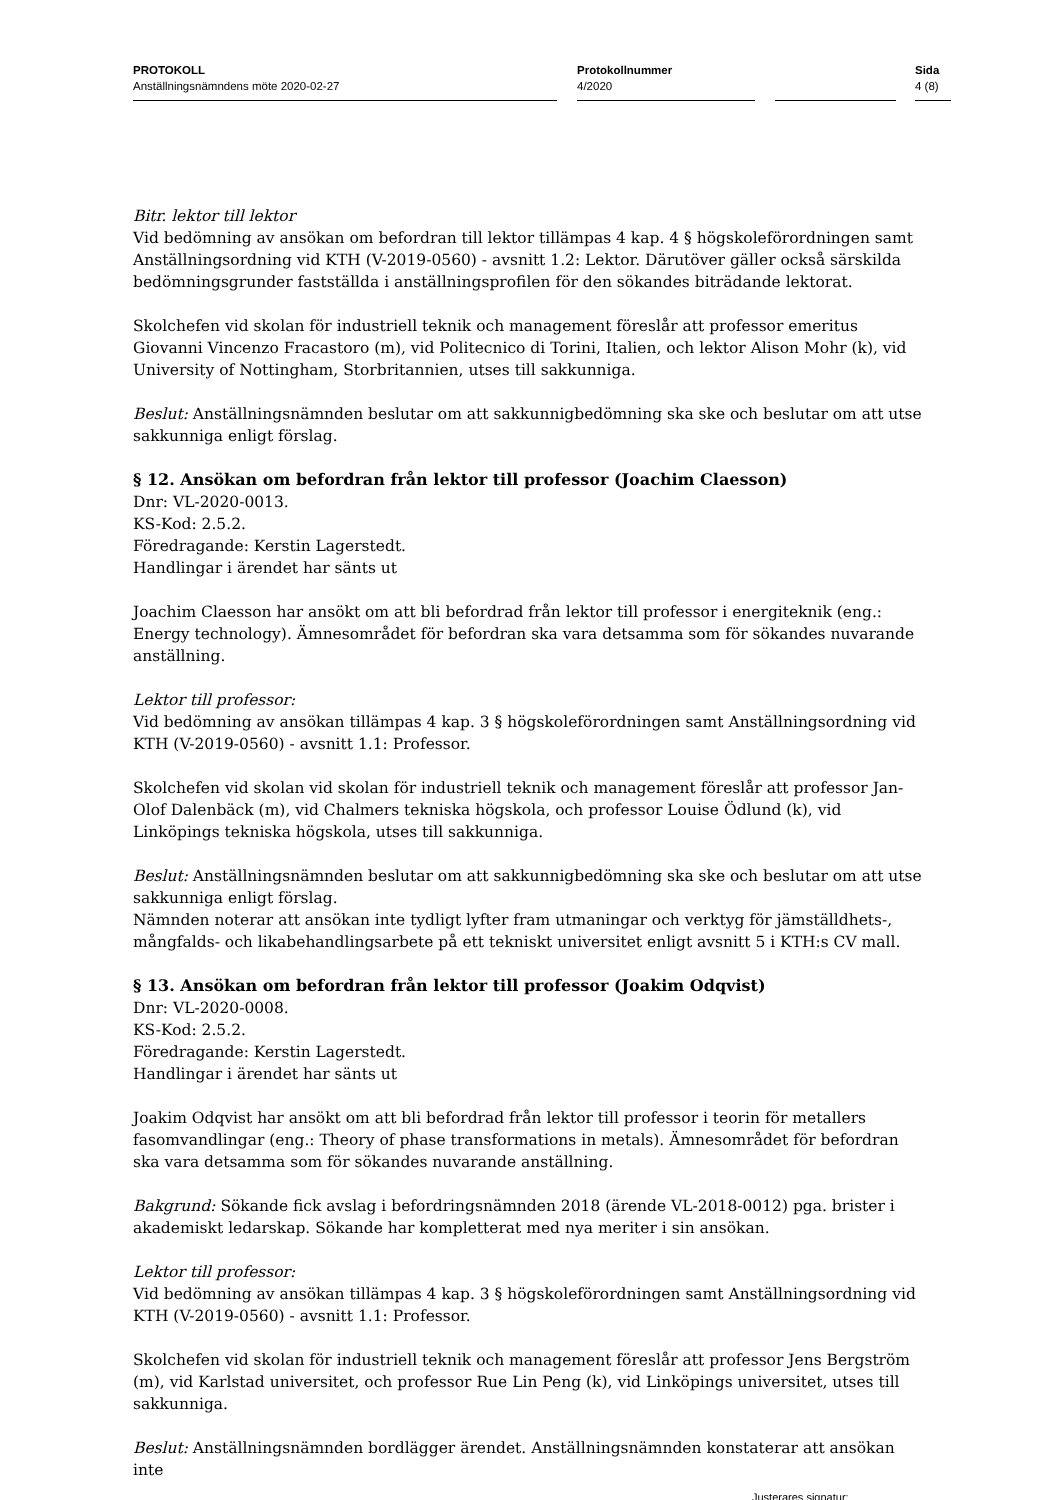PROTOKOLL
Anställningsnämndens möte 2020-02-27
Protokollnummer
4/2020
Sida
4 (8)
Bitr. lektor till lektor
Vid bedömning av ansökan om befordran till lektor tillämpas 4 kap. 4 § högskoleförordningen samt Anställningsordning vid KTH (V-2019-0560) - avsnitt 1.2: Lektor. Därutöver gäller också särskilda bedömningsgrunder fastställda i anställningsprofilen för den sökandes biträdande lektorat.
Skolchefen vid skolan för industriell teknik och management föreslår att professor emeritus Giovanni Vincenzo Fracastoro (m), vid Politecnico di Torini, Italien, och lektor Alison Mohr (k), vid University of Nottingham, Storbritannien, utses till sakkunniga.
Beslut: Anställningsnämnden beslutar om att sakkunnigbedömning ska ske och beslutar om att utse sakkunniga enligt förslag.
§ 12. Ansökan om befordran från lektor till professor (Joachim Claesson)
Dnr: VL-2020-0013.
KS-Kod: 2.5.2.
Föredragande: Kerstin Lagerstedt.
Handlingar i ärendet har sänts ut
Joachim Claesson har ansökt om att bli befordrad från lektor till professor i energiteknik (eng.: Energy technology). Ämnesområdet för befordran ska vara detsamma som för sökandes nuvarande anställning.
Lektor till professor:
Vid bedömning av ansökan tillämpas 4 kap. 3 § högskoleförordningen samt Anställningsordning vid KTH (V-2019-0560) - avsnitt 1.1: Professor.
Skolchefen vid skolan vid skolan för industriell teknik och management föreslår att professor Jan-Olof Dalenbäck (m), vid Chalmers tekniska högskola, och professor Louise Ödlund (k), vid Linköpings tekniska högskola, utses till sakkunniga.
Beslut: Anställningsnämnden beslutar om att sakkunnigbedömning ska ske och beslutar om att utse sakkunniga enligt förslag.
Nämnden noterar att ansökan inte tydligt lyfter fram utmaningar och verktyg för jämställdhets-, mångfalds- och likabehandlingsarbete på ett tekniskt universitet enligt avsnitt 5 i KTH:s CV mall.
§ 13. Ansökan om befordran från lektor till professor (Joakim Odqvist)
Dnr: VL-2020-0008.
KS-Kod: 2.5.2.
Föredragande: Kerstin Lagerstedt.
Handlingar i ärendet har sänts ut
Joakim Odqvist har ansökt om att bli befordrad från lektor till professor i teorin för metallers fasomvandlingar (eng.: Theory of phase transformations in metals). Ämnesområdet för befordran ska vara detsamma som för sökandes nuvarande anställning.
Bakgrund: Sökande fick avslag i befordringsnämnden 2018 (ärende VL-2018-0012) pga. brister i akademiskt ledarskap. Sökande har kompletterat med nya meriter i sin ansökan.
Lektor till professor:
Vid bedömning av ansökan tillämpas 4 kap. 3 § högskoleförordningen samt Anställningsordning vid KTH (V-2019-0560) - avsnitt 1.1: Professor.
Skolchefen vid skolan för industriell teknik och management föreslår att professor Jens Bergström (m), vid Karlstad universitet, och professor Rue Lin Peng (k), vid Linköpings universitet, utses till sakkunniga.
Beslut: Anställningsnämnden bordlägger ärendet. Anställningsnämnden konstaterar att ansökan inte
Justerares signatur: